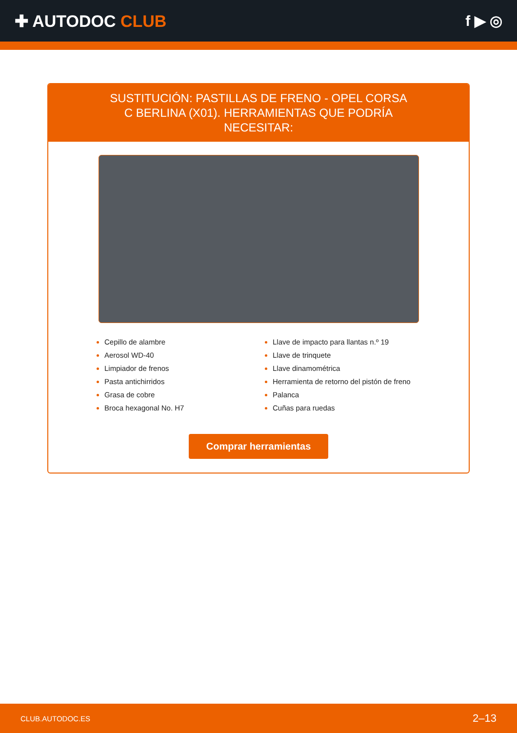✚ AUTODOC CLUB f ▶ ◎
SUSTITUCIÓN: PASTILLAS DE FRENO - OPEL CORSA C BERLINA (X01). HERRAMIENTAS QUE PODRÍA NECESITAR:
Cepillo de alambre
Aerosol WD-40
Limpiador de frenos
Pasta antichirridos
Grasa de cobre
Broca hexagonal No. H7
Llave de impacto para llantas n.º 19
Llave de trinquete
Llave dinamométrica
Herramienta de retorno del pistón de freno
Palanca
Cuñas para ruedas
Comprar herramientas
CLUB.AUTODOC.ES 2–13